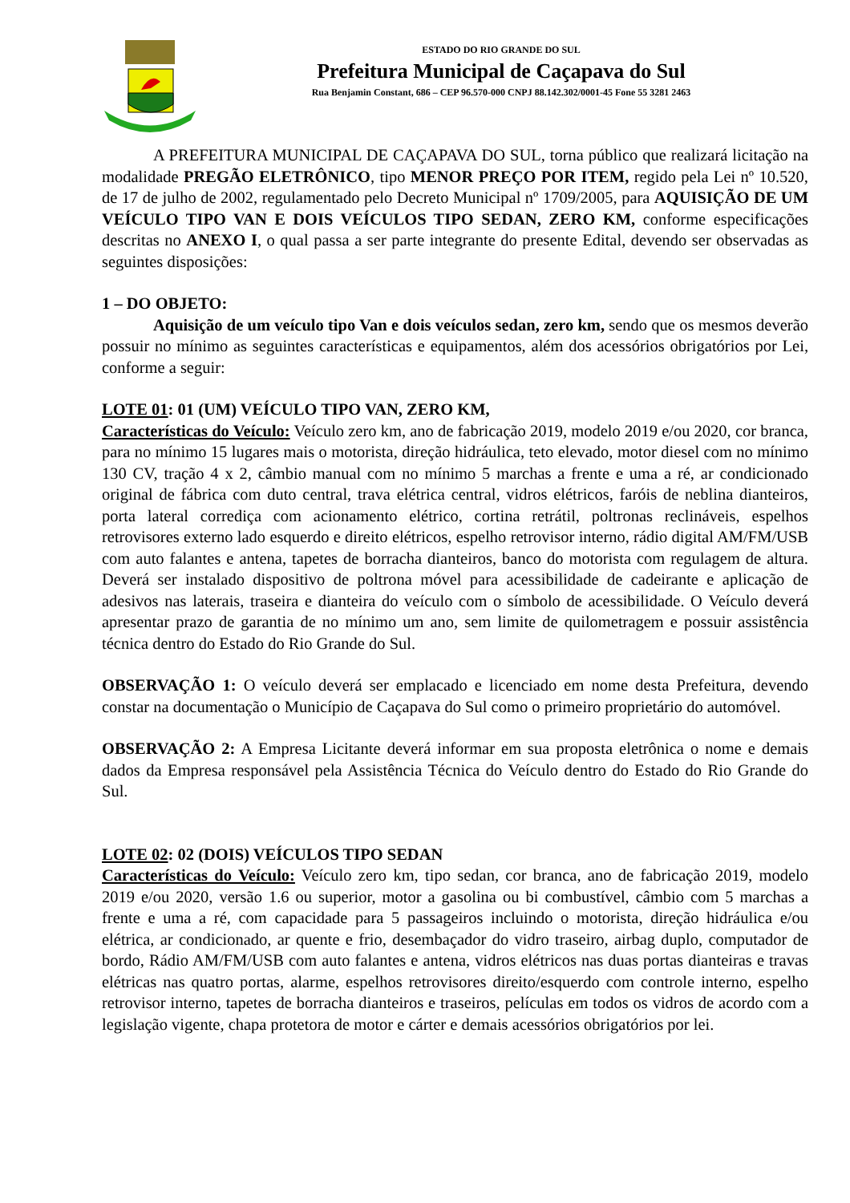ESTADO DO RIO GRANDE DO SUL
Prefeitura Municipal de Caçapava do Sul
Rua Benjamin Constant, 686 – CEP 96.570-000 CNPJ 88.142.302/0001-45 Fone 55 3281 2463
A PREFEITURA MUNICIPAL DE CAÇAPAVA DO SUL, torna público que realizará licitação na modalidade PREGÃO ELETRÔNICO, tipo MENOR PREÇO POR ITEM, regido pela Lei nº 10.520, de 17 de julho de 2002, regulamentado pelo Decreto Municipal nº 1709/2005, para AQUISIÇÃO DE UM VEÍCULO TIPO VAN E DOIS VEÍCULOS TIPO SEDAN, ZERO KM, conforme especificações descritas no ANEXO I, o qual passa a ser parte integrante do presente Edital, devendo ser observadas as seguintes disposições:
1 – DO OBJETO:
Aquisição de um veículo tipo Van e dois veículos sedan, zero km, sendo que os mesmos deverão possuir no mínimo as seguintes características e equipamentos, além dos acessórios obrigatórios por Lei, conforme a seguir:
LOTE 01: 01 (UM) VEÍCULO TIPO VAN, ZERO KM,
Características do Veículo: Veículo zero km, ano de fabricação 2019, modelo 2019 e/ou 2020, cor branca, para no mínimo 15 lugares mais o motorista, direção hidráulica, teto elevado, motor diesel com no mínimo 130 CV, tração 4 x 2, câmbio manual com no mínimo 5 marchas a frente e uma a ré, ar condicionado original de fábrica com duto central, trava elétrica central, vidros elétricos, faróis de neblina dianteiros, porta lateral corrediça com acionamento elétrico, cortina retrátil, poltronas reclináveis, espelhos retrovisores externo lado esquerdo e direito elétricos, espelho retrovisor interno, rádio digital AM/FM/USB com auto falantes e antena, tapetes de borracha dianteiros, banco do motorista com regulagem de altura. Deverá ser instalado dispositivo de poltrona móvel para acessibilidade de cadeirante e aplicação de adesivos nas laterais, traseira e dianteira do veículo com o símbolo de acessibilidade. O Veículo deverá apresentar prazo de garantia de no mínimo um ano, sem limite de quilometragem e possuir assistência técnica dentro do Estado do Rio Grande do Sul.
OBSERVAÇÃO 1: O veículo deverá ser emplacado e licenciado em nome desta Prefeitura, devendo constar na documentação o Município de Caçapava do Sul como o primeiro proprietário do automóvel.
OBSERVAÇÃO 2: A Empresa Licitante deverá informar em sua proposta eletrônica o nome e demais dados da Empresa responsável pela Assistência Técnica do Veículo dentro do Estado do Rio Grande do Sul.
LOTE 02: 02 (DOIS) VEÍCULOS TIPO SEDAN
Características do Veículo: Veículo zero km, tipo sedan, cor branca, ano de fabricação 2019, modelo 2019 e/ou 2020, versão 1.6 ou superior, motor a gasolina ou bi combustível, câmbio com 5 marchas a frente e uma a ré, com capacidade para 5 passageiros incluindo o motorista, direção hidráulica e/ou elétrica, ar condicionado, ar quente e frio, desembaçador do vidro traseiro, airbag duplo, computador de bordo, Rádio AM/FM/USB com auto falantes e antena, vidros elétricos nas duas portas dianteiras e travas elétricas nas quatro portas, alarme, espelhos retrovisores direito/esquerdo com controle interno, espelho retrovisor interno, tapetes de borracha dianteiros e traseiros, películas em todos os vidros de acordo com a legislação vigente, chapa protetora de motor e cárter e demais acessórios obrigatórios por lei.